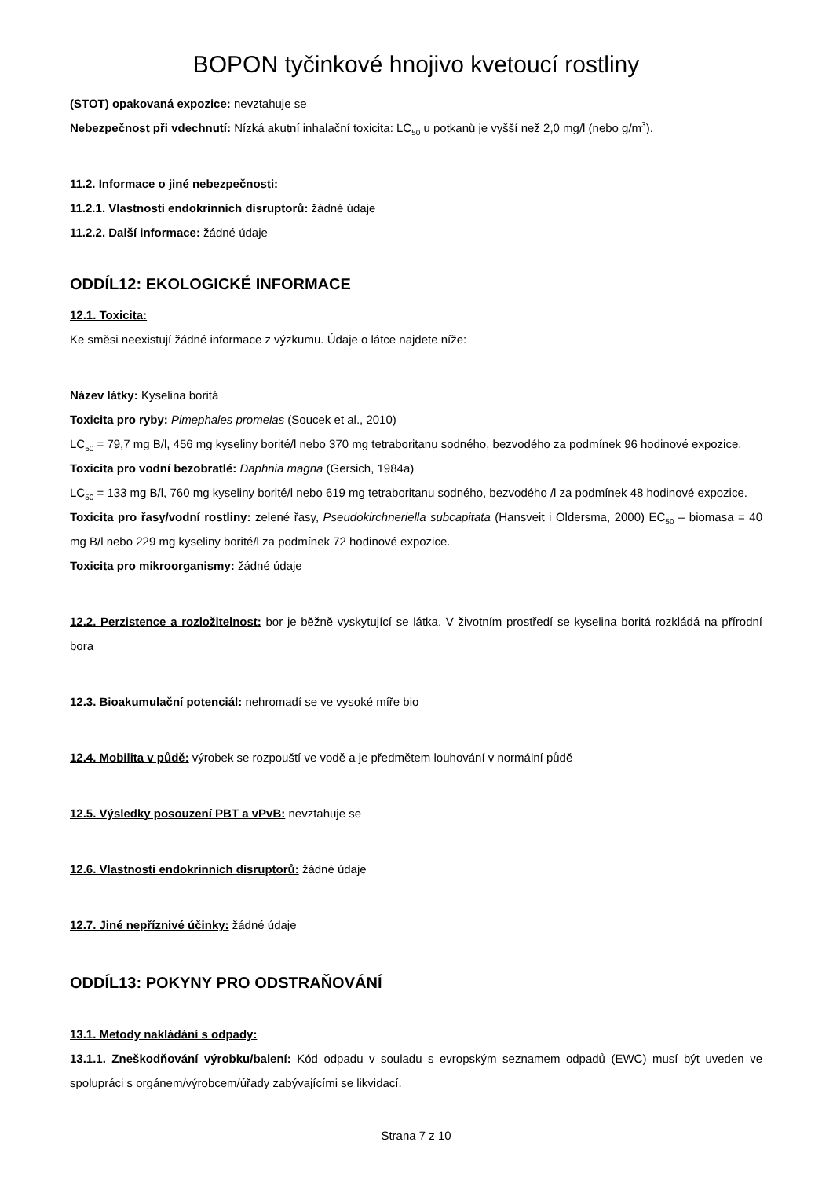BOPON tyčinkové hnojivo kvetoucí rostliny
(STOT) opakovaná expozice: nevztahuje se
Nebezpečnost při vdechnutí: Nízká akutní inhalační toxicita: LC<sub>50</sub> u potkanů je vyšší než 2,0 mg/l (nebo g/m<sup>3</sup>).
11.2. Informace o jiné nebezpečnosti:
11.2.1. Vlastnosti endokrinních disruptorů: žádné údaje
11.2.2. Další informace: žádné údaje
ODDÍL12: EKOLOGICKÉ INFORMACE
12.1. Toxicita:
Ke směsi neexistují žádné informace z výzkumu. Údaje o látce najdete níže:
Název látky: Kyselina boritá
Toxicita pro ryby: Pimephales promelas (Soucek et al., 2010)
LC<sub>50</sub> = 79,7 mg B/l, 456 mg kyseliny borité/l nebo 370 mg tetraboritanu sodného, bezvodého za podmínek 96 hodinové expozice.
Toxicita pro vodní bezobratlé: Daphnia magna (Gersich, 1984a)
LC<sub>50</sub> = 133 mg B/l, 760 mg kyseliny borité/l nebo 619 mg tetraboritanu sodného, bezvodého /l za podmínek 48 hodinové expozice.
Toxicita pro řasy/vodní rostliny: zelené řasy, Pseudokirchneriella subcapitata (Hansveit i Oldersma, 2000) EC<sub>50</sub> – biomasa = 40 mg B/l nebo 229 mg kyseliny borité/l za podmínek 72 hodinové expozice.
Toxicita pro mikroorganismy: žádné údaje
12.2. Perzistence a rozložitelnost: bor je běžně vyskytující se látka. V životním prostředí se kyselina boritá rozkládá na přírodní bora
12.3. Bioakumulační potenciál: nehromadí se ve vysoké míře bio
12.4. Mobilita v půdě: výrobek se rozpouští ve vodě a je předmětem louhování v normální půdě
12.5. Výsledky posouzení PBT a vPvB: nevztahuje se
12.6. Vlastnosti endokrinních disruptorů: žádné údaje
12.7. Jiné nepříznivé účinky: žádné údaje
ODDÍL13: POKYNY PRO ODSTRAŇOVÁNÍ
13.1. Metody nakládání s odpady:
13.1.1. Zneškodňování výrobku/balení: Kód odpadu v souladu s evropským seznamem odpadů (EWC) musí být uveden ve spolupráci s orgánem/výrobcem/úřady zabývajícími se likvidací.
Strana 7 z 10